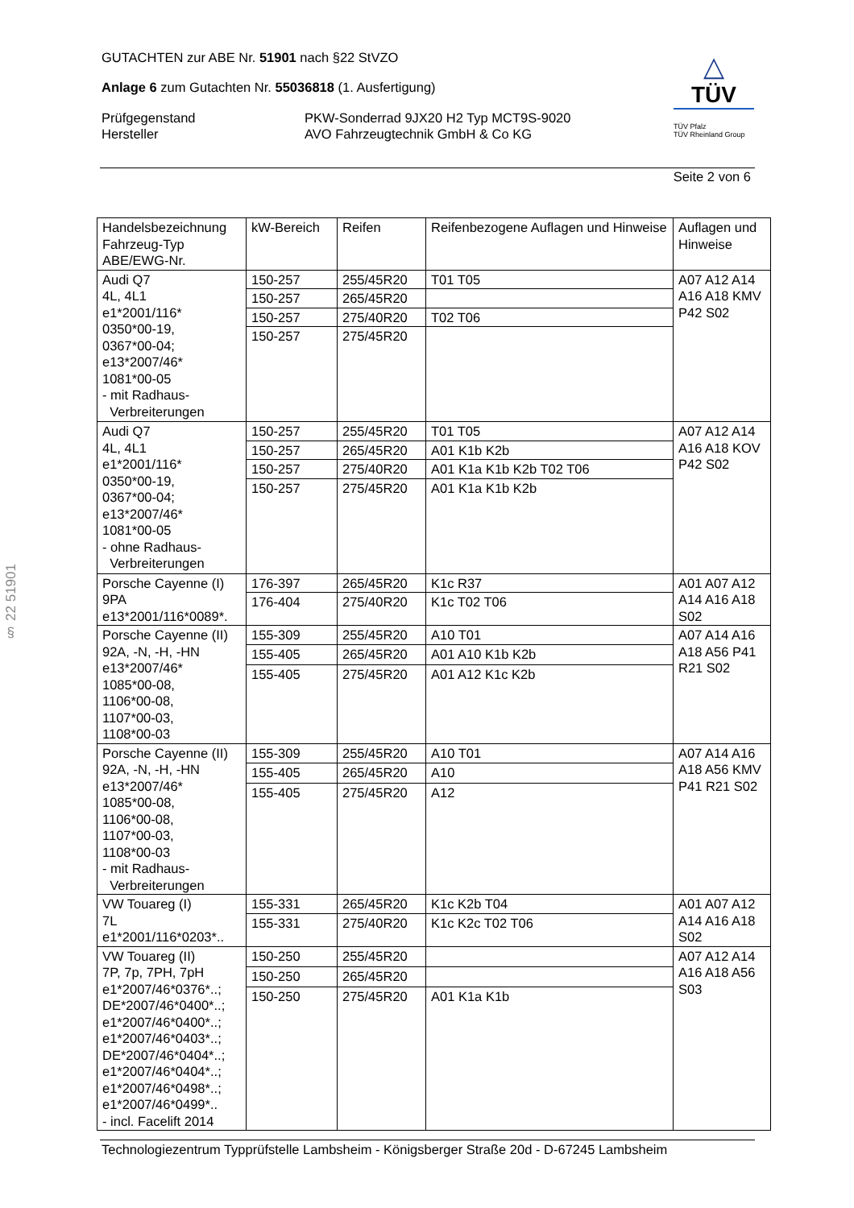GUTACHTEN zur ABE Nr. 51901 nach §22 StVZO
Anlage 6 zum Gutachten Nr. 55036818 (1. Ausfertigung)
Prüfgegenstand
PKW-Sonderrad 9JX20 H2 Typ MCT9S-9020
Hersteller
AVO Fahrzeugtechnik GmbH & Co KG
△
TÜV
TÜV Pfalz
TÜV Rheinland Group
Seite 2 von 6
§ 22 51901
| Handelsbezeichnung Fahrzeug-Typ ABE/EWG-Nr. | kW-Bereich | Reifen | Reifenbezogene Auflagen und Hinweise | Auflagen und Hinweise |
| --- | --- | --- | --- | --- |
| Audi Q7 4L, 4L1 e1*2001/116* 0350*00-19, 0367*00-04; e13*2007/46* 1081*00-05 - mit Radhaus- Verbreiterungen | 150-257 | 255/45R20 | T01 T05 | A07 A12 A14 A16 A18 KMV P42 S02 |
| | 150-257 | 265/45R20 | | |
| | 150-257 | 275/40R20 | T02 T06 | |
| | 150-257 | 275/45R20 | | |
| Audi Q7 4L, 4L1 e1*2001/116* 0350*00-19, 0367*00-04; e13*2007/46* 1081*00-05 - ohne Radhaus- Verbreiterungen | 150-257 | 255/45R20 | T01 T05 | A07 A12 A14 A16 A18 KOV P42 S02 |
| | 150-257 | 265/45R20 | A01 K1b K2b | |
| | 150-257 | 275/40R20 | A01 K1a K1b K2b T02 T06 | |
| | 150-257 | 275/45R20 | A01 K1a K1b K2b | |
| Porsche Cayenne (I) 9PA e13*2001/116*0089*. | 176-397 | 265/45R20 | K1c R37 | A01 A07 A12 A14 A16 A18 S02 |
| | 176-404 | 275/40R20 | K1c T02 T06 | |
| Porsche Cayenne (II) 92A, -N, -H, -HN e13*2007/46* 1085*00-08, 1106*00-08, 1107*00-03, 1108*00-03 | 155-309 | 255/45R20 | A10 T01 | A07 A14 A16 A18 A56 P41 R21 S02 |
| | 155-405 | 265/45R20 | A01 A10 K1b K2b | |
| | 155-405 | 275/45R20 | A01 A12 K1c K2b | |
| Porsche Cayenne (II) 92A, -N, -H, -HN e13*2007/46* 1085*00-08, 1106*00-08, 1107*00-03, 1108*00-03 - mit Radhaus- Verbreiterungen | 155-309 | 255/45R20 | A10 T01 | A07 A14 A16 A18 A56 KMV P41 R21 S02 |
| | 155-405 | 265/45R20 | A10 | |
| | 155-405 | 275/45R20 | A12 | |
| VW Touareg (I) 7L e1*2001/116*0203*.. | 155-331 | 265/45R20 | K1c K2b T04 | A01 A07 A12 A14 A16 A18 S02 |
| | 155-331 | 275/40R20 | K1c K2c T02 T06 | |
| VW Touareg (II) 7P, 7p, 7PH, 7pH e1*2007/46*0376*..; DE*2007/46*0400*..; e1*2007/46*0400*..; e1*2007/46*0403*..; DE*2007/46*0404*..; e1*2007/46*0404*..; e1*2007/46*0498*..; e1*2007/46*0499*.. - incl. Facelift 2014 | 150-250 | 255/45R20 | | A07 A12 A14 A16 A18 A56 S03 |
| | 150-250 | 265/45R20 | | |
| | 150-250 | 275/45R20 | A01 K1a K1b | |
Technologiezentrum Typprüfstelle Lambsheim - Königsberger Straße 20d - D-67245 Lambsheim